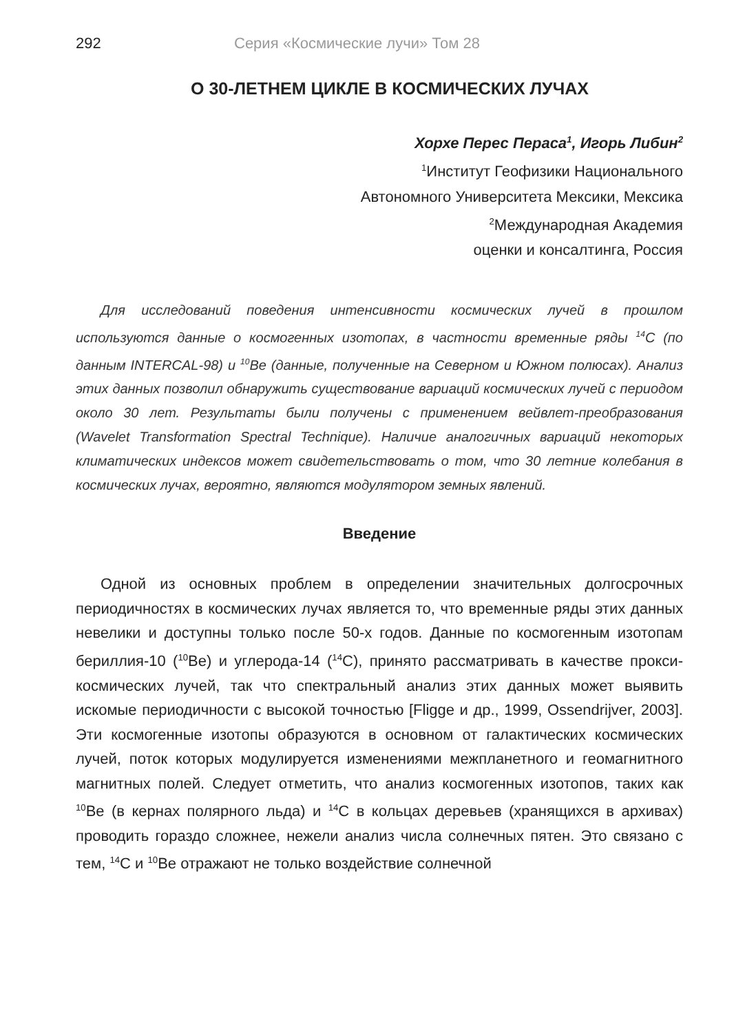292 Серия «Космические лучи» Том 28
О 30-ЛЕТНЕМ ЦИКЛЕ В КОСМИЧЕСКИХ ЛУЧАХ
Хорхе Перес Пераса<sup>1</sup>, Игорь Либин<sup>2</sup>
<sup>1</sup> Институт Геофизики Национального
Автономного Университета Мексики, Мексика
<sup>2</sup> Международная Академия
оценки и консалтинга, Россия
Для исследований поведения интенсивности космических лучей в прошлом используются данные о космогенных изотопах, в частности временные ряды <sup>14</sup>C (по данным INTERCAL-98) и <sup>10</sup>Be (данные, полученные на Северном и Южном полюсах). Анализ этих данных позволил обнаружить существование вариаций космических лучей с периодом около 30 лет. Результаты были получены с применением вейвлет-преобразования (Wavelet Transformation Spectral Technique). Наличие аналогичных вариаций некоторых климатических индексов может свидетельствовать о том, что 30 летние колебания в космических лучах, вероятно, являются модулятором земных явлений.
Введение
Одной из основных проблем в определении значительных долгосрочных периодичностях в космических лучах является то, что временные ряды этих данных невелики и доступны только после 50-х годов. Данные по космогенным изотопам бериллия-10 (<sup>10</sup>Be) и углерода-14 (<sup>14</sup>C), принято рассматривать в качестве прокси-космических лучей, так что спектральный анализ этих данных может выявить искомые периодичности с высокой точностью [Fligge и др., 1999, Ossendrijver, 2003]. Эти космогенные изотопы образуются в основном от галактических космических лучей, поток которых модулируется изменениями межпланетного и геомагнитного магнитных полей. Следует отметить, что анализ космогенных изотопов, таких как <sup>10</sup>Be (в кернах полярного льда) и <sup>14</sup>C в кольцах деревьев (хранящихся в архивах) проводить гораздо сложнее, нежели анализ числа солнечных пятен. Это связано с тем, <sup>14</sup>C и <sup>10</sup>Be отражают не только воздействие солнечной